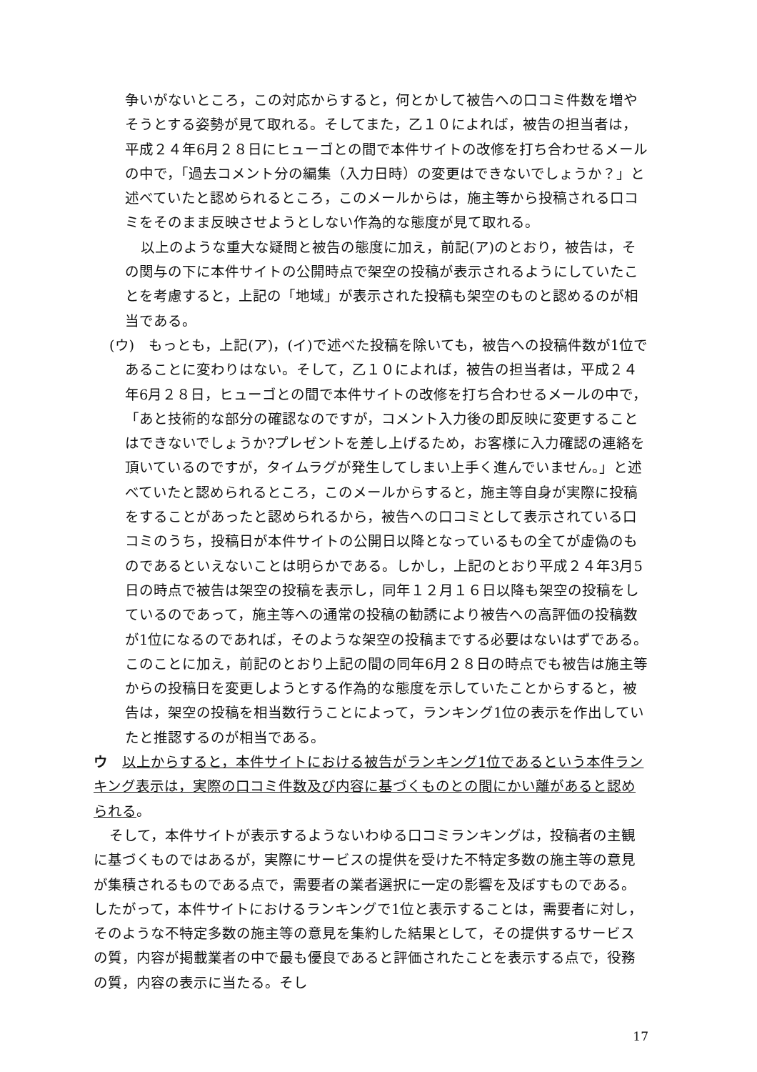争いがないところ，この対応からすると，何とかして被告への口コミ件数を増やそうとする姿勢が見て取れる。そしてまた，乙１０によれば，被告の担当者は，平成２４年6月２８日にヒューゴとの間で本件サイトの改修を打ち合わせるメールの中で，「過去コメント分の編集（入力日時）の変更はできないでしょうか？」と述べていたと認められるところ，このメールからは，施主等から投稿される口コミをそのまま反映させようとしない作為的な態度が見て取れる。
以上のような重大な疑問と被告の態度に加え，前記(ア)のとおり，被告は，その関与の下に本件サイトの公開時点で架空の投稿が表示されるようにしていたことを考慮すると，上記の「地域」が表示された投稿も架空のものと認めるのが相当である。
(ウ)　もっとも，上記(ア)，(イ)で述べた投稿を除いても，被告への投稿件数が1位であることに変わりはない。そして，乙１０によれば，被告の担当者は，平成２４年6月２８日，ヒューゴとの間で本件サイトの改修を打ち合わせるメールの中で，「あと技術的な部分の確認なのですが，コメント入力後の即反映に変更することはできないでしょうか?プレゼントを差し上げるため，お客様に入力確認の連絡を頂いているのですが，タイムラグが発生してしまい上手く進んでいません。」と述べていたと認められるところ，このメールからすると，施主等自身が実際に投稿をすることがあったと認められるから，被告への口コミとして表示されている口コミのうち，投稿日が本件サイトの公開日以降となっているもの全てが虚偽のものであるといえないことは明らかである。しかし，上記のとおり平成２４年3月5日の時点で被告は架空の投稿を表示し，同年１２月１６日以降も架空の投稿をしているのであって，施主等への通常の投稿の勧誘により被告への高評価の投稿数が1位になるのであれば，そのような架空の投稿までする必要はないはずである。このことに加え，前記のとおり上記の間の同年6月２８日の時点でも被告は施主等からの投稿日を変更しようとする作為的な態度を示していたことからすると，被告は，架空の投稿を相当数行うことによって，ランキング1位の表示を作出していたと推認するのが相当である。
ウ　以上からすると，本件サイトにおける被告がランキング1位であるという本件ランキング表示は，実際の口コミ件数及び内容に基づくものとの間にかい離があると認められる。
そして，本件サイトが表示するようないわゆる口コミランキングは，投稿者の主観に基づくものではあるが，実際にサービスの提供を受けた不特定多数の施主等の意見が集積されるものである点で，需要者の業者選択に一定の影響を及ぼすものである。したがって，本件サイトにおけるランキングで1位と表示することは，需要者に対し，そのような不特定多数の施主等の意見を集約した結果として，その提供するサービスの質，内容が掲載業者の中で最も優良であると評価されたことを表示する点で，役務の質，内容の表示に当たる。そし
17